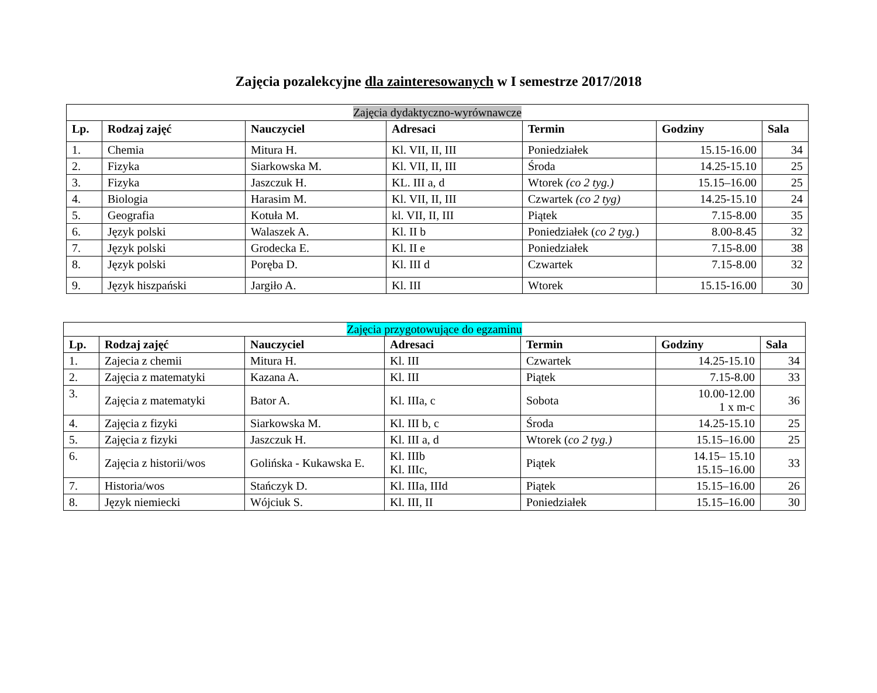Zajęcia pozalekcyjne dla zainteresowanych w I semestrze 2017/2018
| Zajęcia dydaktyczno-wyrównawcze | | | | | | |
| Lp. | Rodzaj zajęć | Nauczyciel | Adresaci | Termin | Godziny | Sala |
| 1. | Chemia | Mitura H. | Kl. VII, II, III | Poniedziałek | 15.15-16.00 | 34 |
| 2. | Fizyka | Siarkowska M. | Kl. VII, II, III | Środa | 14.25-15.10 | 25 |
| 3. | Fizyka | Jaszczuk H. | KL. III a, d | Wtorek (co 2 tyg.) | 15.15–16.00 | 25 |
| 4. | Biologia | Harasim M. | Kl. VII, II, III | Czwartek (co 2 tyg) | 14.25-15.10 | 24 |
| 5. | Geografia | Kotuła M. | kl. VII, II, III | Piątek | 7.15-8.00 | 35 |
| 6. | Język polski | Walaszek A. | Kl. II b | Poniedziałek ( co 2 tyg. ) | 8.00-8.45 | 32 |
| 7. | Język polski | Grodecka E. | Kl. II e | Poniedziałek | 7.15-8.00 | 38 |
| 8. | Język polski | Poręba D. | Kl. III d | Czwartek | 7.15-8.00 | 32 |
| 9. | Język hiszpański | Jargiło A. | Kl. III | Wtorek | 15.15-16.00 | 30 |
| Zajęcia przygotowujące do egzaminu | | | | | | |
| Lp. | Rodzaj zajęć | Nauczyciel | Adresaci | Termin | Godziny | Sala |
| 1. | Zajecia z chemii | Mitura H. | Kl. III | Czwartek | 14.25-15.10 | 34 |
| 2. | Zajęcia z matematyki | Kazana A. | Kl. III | Piątek | 7.15-8.00 | 33 |
| 3. | Zajęcia z matematyki | Bator A. | Kl. IIIa, c | Sobota | 10.00-12.00 1 x m-c | 36 |
| 4. | Zajęcia z fizyki | Siarkowska M. | Kl. III b, c | Środa | 14.25-15.10 | 25 |
| 5. | Zajęcia z fizyki | Jaszczuk H. | Kl. III a, d | Wtorek ( co 2 tyg.) | 15.15–16.00 | 25 |
| 6. | Zajęcia z historii/wos | Golińska - Kukawska E. | Kl. IIIb Kl. IIIc, | Piątek | 14.15– 15.10 15.15–16.00 | 33 |
| 7. | Historia/wos | Stańczyk D. | Kl. IIIa, IIId | Piątek | 15.15–16.00 | 26 |
| 8. | Język niemiecki | Wójciuk S. | Kl. III, II | Poniedziałek | 15.15–16.00 | 30 |